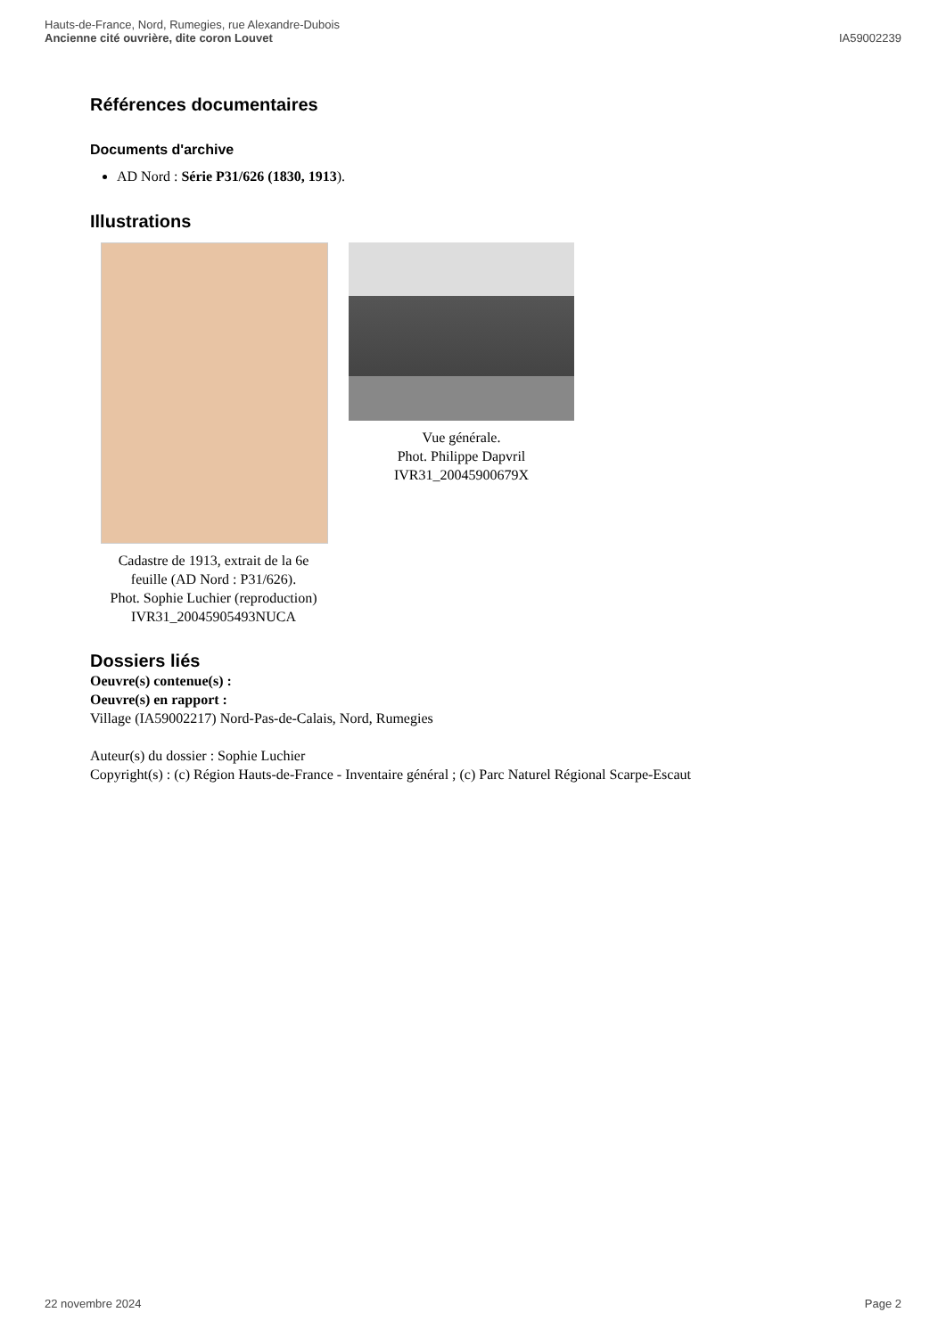Hauts-de-France, Nord, Rumegies, rue Alexandre-Dubois
Ancienne cité ouvrière, dite coron Louvet
IA59002239
Références documentaires
Documents d'archive
AD Nord : Série P31/626 (1830, 1913).
Illustrations
Cadastre de 1913, extrait de la 6e feuille (AD Nord : P31/626).
Phot. Sophie Luchier (reproduction)
IVR31_20045905493NUCA
Vue générale.
Phot. Philippe Dapvril
IVR31_20045900679X
Dossiers liés
Oeuvre(s) contenue(s) :
Oeuvre(s) en rapport :
Village (IA59002217) Nord-Pas-de-Calais, Nord, Rumegies
Auteur(s) du dossier : Sophie Luchier
Copyright(s) : (c) Région Hauts-de-France - Inventaire général ; (c) Parc Naturel Régional Scarpe-Escaut
22 novembre 2024 Page 2